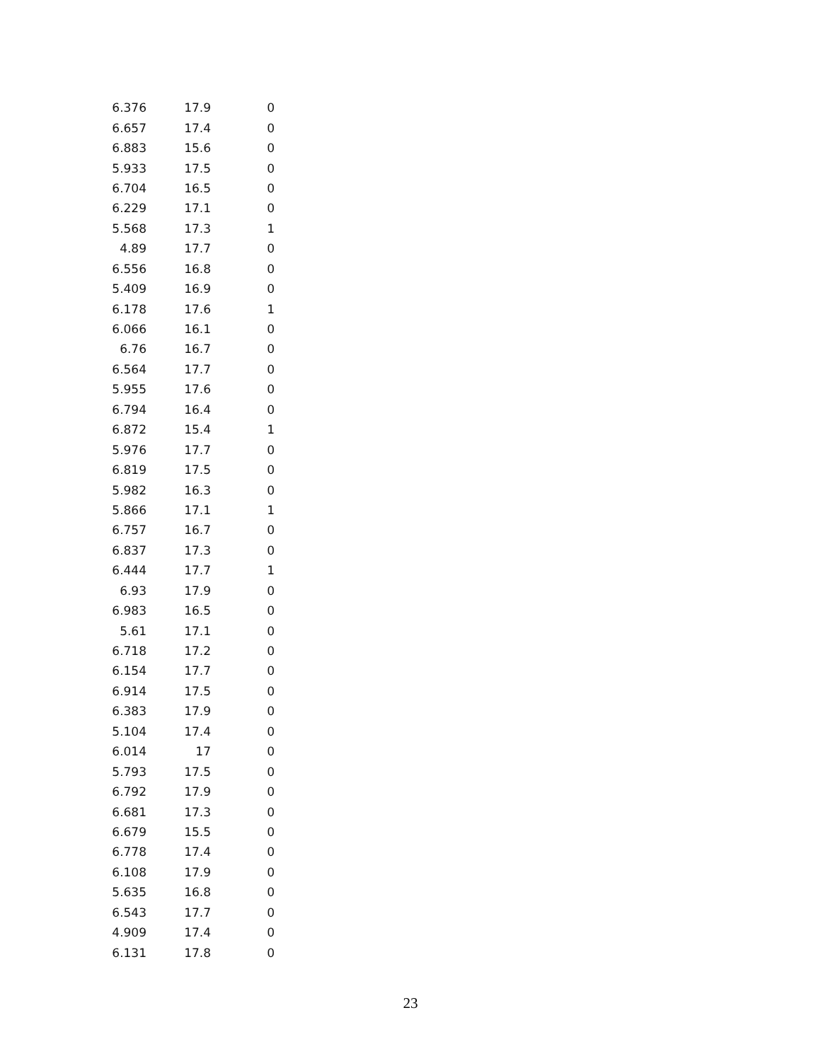| 6.376 | 17.9 | 0 |
| 6.657 | 17.4 | 0 |
| 6.883 | 15.6 | 0 |
| 5.933 | 17.5 | 0 |
| 6.704 | 16.5 | 0 |
| 6.229 | 17.1 | 0 |
| 5.568 | 17.3 | 1 |
| 4.89 | 17.7 | 0 |
| 6.556 | 16.8 | 0 |
| 5.409 | 16.9 | 0 |
| 6.178 | 17.6 | 1 |
| 6.066 | 16.1 | 0 |
| 6.76 | 16.7 | 0 |
| 6.564 | 17.7 | 0 |
| 5.955 | 17.6 | 0 |
| 6.794 | 16.4 | 0 |
| 6.872 | 15.4 | 1 |
| 5.976 | 17.7 | 0 |
| 6.819 | 17.5 | 0 |
| 5.982 | 16.3 | 0 |
| 5.866 | 17.1 | 1 |
| 6.757 | 16.7 | 0 |
| 6.837 | 17.3 | 0 |
| 6.444 | 17.7 | 1 |
| 6.93 | 17.9 | 0 |
| 6.983 | 16.5 | 0 |
| 5.61 | 17.1 | 0 |
| 6.718 | 17.2 | 0 |
| 6.154 | 17.7 | 0 |
| 6.914 | 17.5 | 0 |
| 6.383 | 17.9 | 0 |
| 5.104 | 17.4 | 0 |
| 6.014 | 17 | 0 |
| 5.793 | 17.5 | 0 |
| 6.792 | 17.9 | 0 |
| 6.681 | 17.3 | 0 |
| 6.679 | 15.5 | 0 |
| 6.778 | 17.4 | 0 |
| 6.108 | 17.9 | 0 |
| 5.635 | 16.8 | 0 |
| 6.543 | 17.7 | 0 |
| 4.909 | 17.4 | 0 |
| 6.131 | 17.8 | 0 |
23